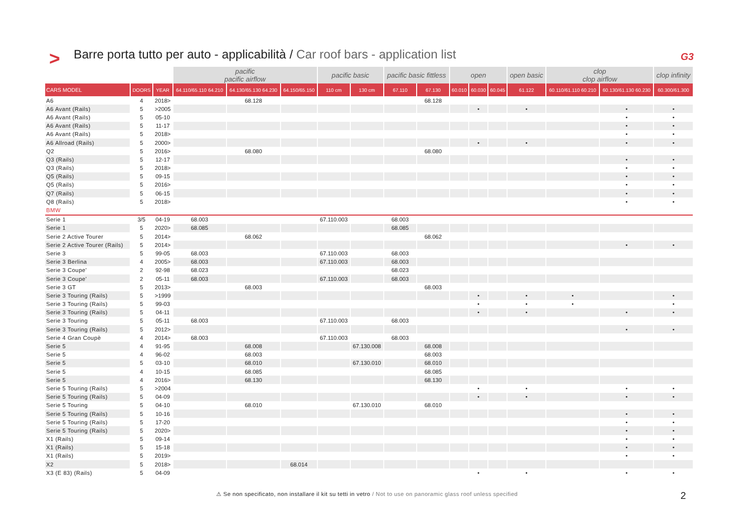> G3
Barre porta tutto per auto - applicabilità / Car roof bars - application list
| | | | pacific pacific airflow | | | pacific basic | | pacific basic fittless | | open | | | open basic | clop clop airflow | | clop infinity |
| --- | --- | --- | --- | --- | --- | --- | --- | --- | --- | --- | --- | --- | --- | --- | --- | --- |
| CARS MODEL | DOORS | YEAR | 64.110/65.110 64.210 | 64.130/65.130 64.230 | 64.150/65.150 | 110 cm | 130 cm | 67.110 | 67.130 | 60.010 | 60.030 | 60.045 | 61.122 | 60.110/61.110 60.210 | 60.130/61.130 60.230 | 60.300/61.300 |
| A6 | 4 | 2018> | | 68.128 | | | | | 68.128 | | | | | | | |
| A6 Avant (Rails) | 5 | >2005 | | | | | | | | | • | | • | | • | • |
| A6 Avant (Rails) | 5 | 05-10 | | | | | | | | | | | | | • | • |
| A6 Avant (Rails) | 5 | 11-17 | | | | | | | | | | | | | • | • |
| A6 Avant (Rails) | 5 | 2018> | | | | | | | | | | | | | • | • |
| A6 Allroad (Rails) | 5 | 2000> | | | | | | | | | • | | • | | • | • |
| Q2 | 5 | 2016> | | 68.080 | | | | | 68.080 | | | | | | | |
| Q3 (Rails) | 5 | 12-17 | | | | | | | | | | | | | • | • |
| Q3 (Rails) | 5 | 2018> | | | | | | | | | | | | | • | • |
| Q5 (Rails) | 5 | 09-15 | | | | | | | | | | | | | • | • |
| Q5 (Rails) | 5 | 2016> | | | | | | | | | | | | | • | • |
| Q7 (Rails) | 5 | 06-15 | | | | | | | | | | | | | • | • |
| Q8 (Rails) | 5 | 2018> | | | | | | | | | | | | | • | • |
| BMW | | | | | | | | | | | | | | | | |
| Serie 1 | 3/5 | 04-19 | 68.003 | | | 67.110.003 | | 68.003 | | | | | | | | |
| Serie 1 | 5 | 2020> | 68.085 | | | | | 68.085 | | | | | | | | |
| Serie 2 Active Tourer | 5 | 2014> | | 68.062 | | | | | 68.062 | | | | | | | |
| Serie 2 Active Tourer (Rails) | 5 | 2014> | | | | | | | | | | | | | • | • |
| Serie 3 | 5 | 99-05 | 68.003 | | | 67.110.003 | | 68.003 | | | | | | | | |
| Serie 3 Berlina | 4 | 2005> | 68.003 | | | 67.110.003 | | 68.003 | | | | | | | | |
| Serie 3 Coupe' | 2 | 92-98 | 68.023 | | | | | 68.023 | | | | | | | | |
| Serie 3 Coupe' | 2 | 05-11 | 68.003 | | | 67.110.003 | | 68.003 | | | | | | | | |
| Serie 3 GT | 5 | 2013> | | 68.003 | | | | | 68.003 | | | | | | | |
| Serie 3 Touring (Rails) | 5 | >1999 | | | | | | | | | • | | • | • | | • |
| Serie 3 Touring (Rails) | 5 | 99-03 | | | | | | | | | • | | • | • | | • |
| Serie 3 Touring (Rails) | 5 | 04-11 | | | | | | | | | • | | • | | • | • |
| Serie 3 Touring | 5 | 05-11 | 68.003 | | | 67.110.003 | | 68.003 | | | | | | | | |
| Serie 3 Touring (Rails) | 5 | 2012> | | | | | | | | | | | | | • | • |
| Serie 4 Gran Coupè | 4 | 2014> | 68.003 | | | 67.110.003 | | 68.003 | | | | | | | | |
| Serie 5 | 4 | 91-95 | | 68.008 | | | 67.130.008 | | 68.008 | | | | | | | |
| Serie 5 | 4 | 96-02 | | 68.003 | | | | | 68.003 | | | | | | | |
| Serie 5 | 5 | 03-10 | | 68.010 | | | 67.130.010 | | 68.010 | | | | | | | |
| Serie 5 | 4 | 10-15 | | 68.085 | | | | | 68.085 | | | | | | | |
| Serie 5 | 4 | 2016> | | 68.130 | | | | | 68.130 | | | | | | | |
| Serie 5 Touring (Rails) | 5 | >2004 | | | | | | | | | • | | • | | • | • |
| Serie 5 Touring (Rails) | 5 | 04-09 | | | | | | | | | • | | • | | • | • |
| Serie 5 Touring | 5 | 04-10 | | 68.010 | | | 67.130.010 | | 68.010 | | | | | | | |
| Serie 5 Touring (Rails) | 5 | 10-16 | | | | | | | | | | | | | • | • |
| Serie 5 Touring (Rails) | 5 | 17-20 | | | | | | | | | | | | | • | • |
| Serie 5 Touring (Rails) | 5 | 2020> | | | | | | | | | | | | | • | • |
| X1 (Rails) | 5 | 09-14 | | | | | | | | | | | | | • | • |
| X1 (Rails) | 5 | 15-18 | | | | | | | | | | | | | • | • |
| X1 (Rails) | 5 | 2019> | | | | | | | | | | | | | • | • |
| X2 | 5 | 2018> | | | 68.014 | | | | | | | | | | | |
| X3 (E 83) (Rails) | 5 | 04-09 | | | | | | | | | • | | • | | • | • |
⚠ Se non specificato, non installare il kit su tetti in vetro / Not to use on panoramic glass roof unless specified
2